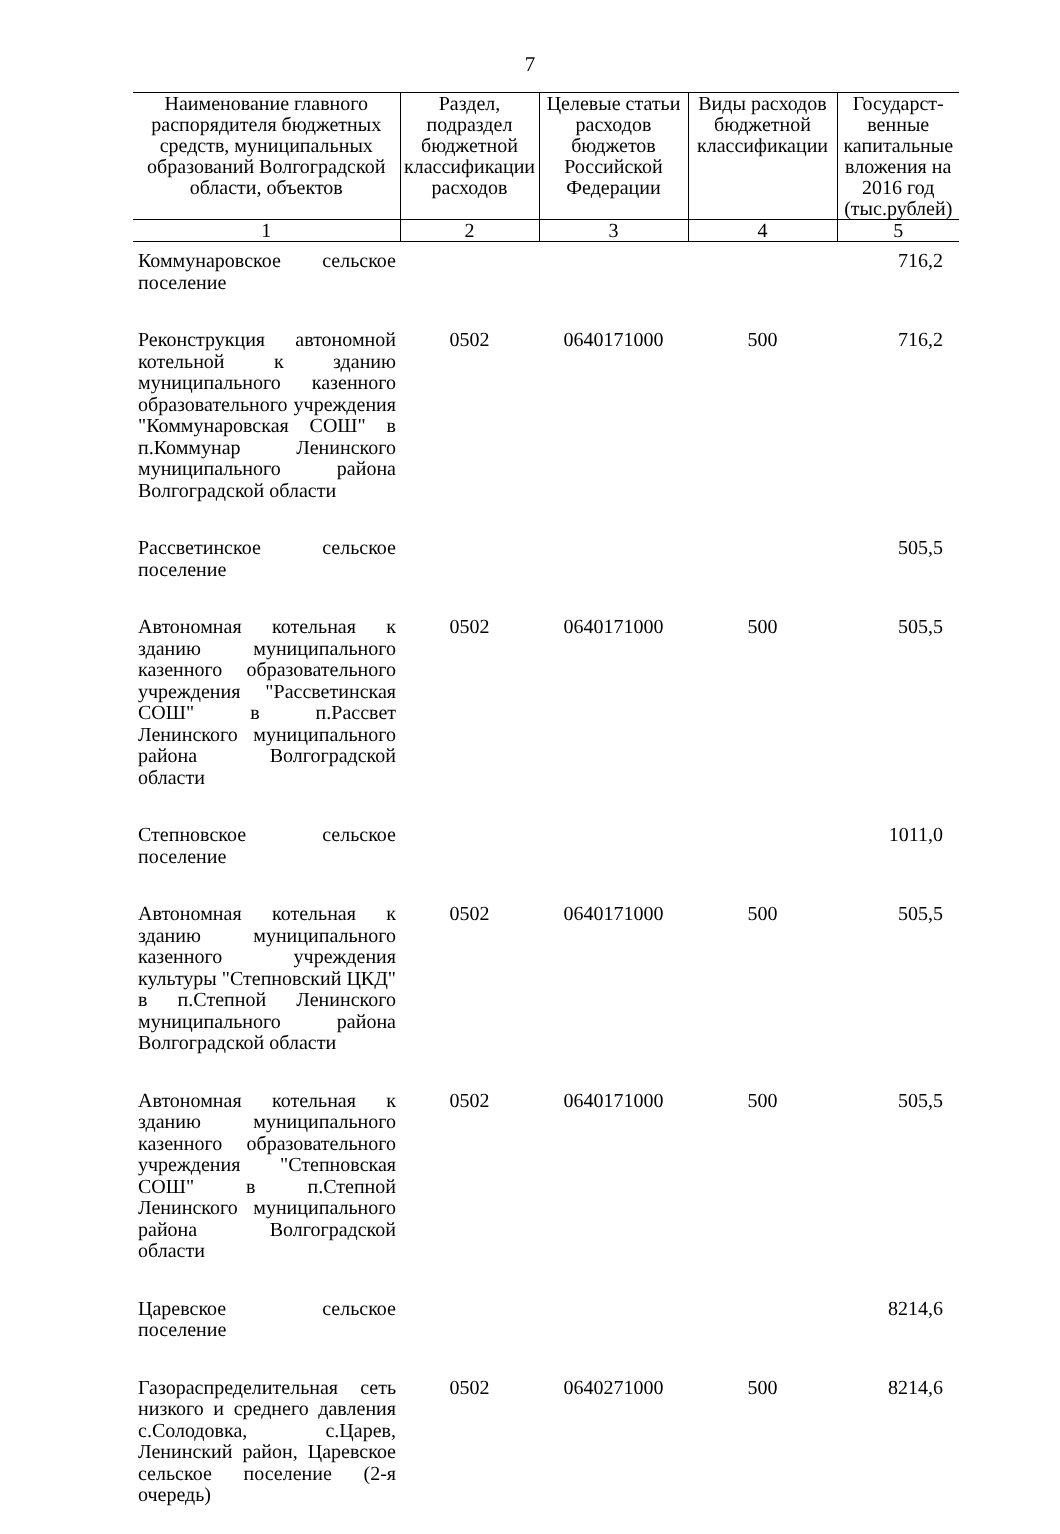7
| Наименование главного распорядителя бюджетных средств, муниципальных образований Волгоградской области, объектов | Раздел, подраздел бюджетной классификации расходов | Целевые статьи расходов бюджетов Российской Федерации | Виды расходов бюджетной классификации | Государст-венные капитальные вложения на 2016 год (тыс.рублей) |
| --- | --- | --- | --- | --- |
| 1 | 2 | 3 | 4 | 5 |
| Коммунаровское сельское поселение | | | | 716,2 |
| Реконструкция автономной котельной к зданию муниципального казенного образовательного учреждения "Коммунаровская СОШ" в п.Коммунар Ленинского муниципального района Волгоградской области | 0502 | 0640171000 | 500 | 716,2 |
| Рассветинское сельское поселение | | | | 505,5 |
| Автономная котельная к зданию муниципального казенного образовательного учреждения "Рассветинская СОШ" в п.Рассвет Ленинского муниципального района Волгоградской области | 0502 | 0640171000 | 500 | 505,5 |
| Степновское сельское поселение | | | | 1011,0 |
| Автономная котельная к зданию муниципального казенного учреждения культуры "Степновский ЦКД" в п.Степной Ленинского муниципального района Волгоградской области | 0502 | 0640171000 | 500 | 505,5 |
| Автономная котельная к зданию муниципального казенного образовательного учреждения "Степновская СОШ" в п.Степной Ленинского муниципального района Волгоградской области | 0502 | 0640171000 | 500 | 505,5 |
| Царевское сельское поселение | | | | 8214,6 |
| Газораспределительная сеть низкого и среднего давления с.Солодовка, с.Царев, Ленинский район, Царевское сельское поселение (2-я очередь) | 0502 | 0640271000 | 500 | 8214,6 |